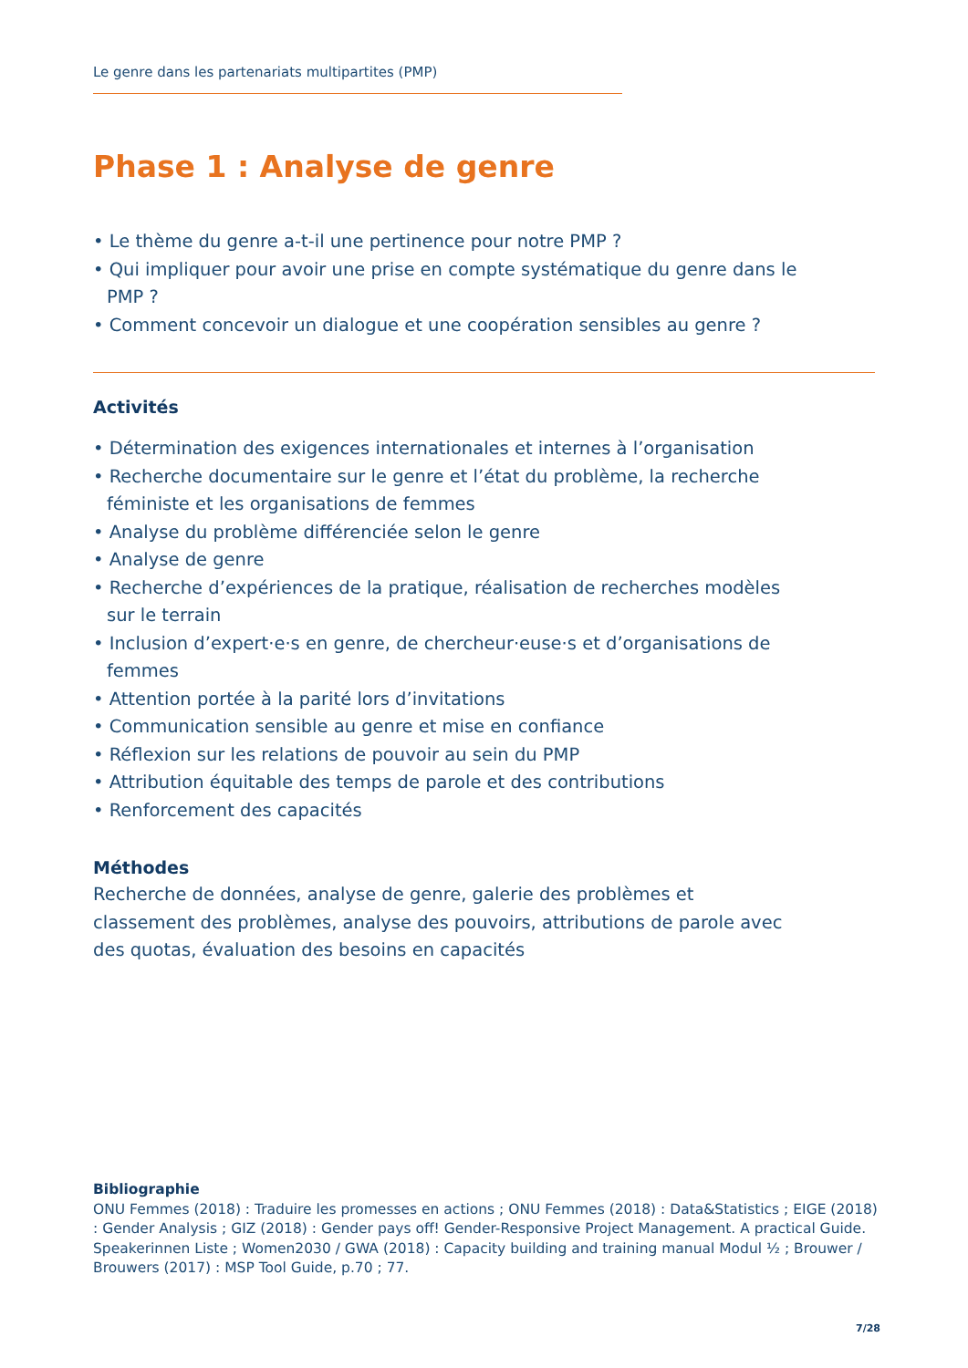Le genre dans les partenariats multipartites (PMP)
Phase 1 : Analyse de genre
• Le thème du genre a-t-il une pertinence pour notre PMP ?
• Qui impliquer pour avoir une prise en compte systématique du genre dans le PMP ?
• Comment concevoir un dialogue et une coopération sensibles au genre ?
Activités
• Détermination des exigences internationales et internes à l’organisation
• Recherche documentaire sur le genre et l’état du problème, la recherche féministe et les organisations de femmes
• Analyse du problème différenciée selon le genre
• Analyse de genre
• Recherche d’expériences de la pratique, réalisation de recherches modèles sur le terrain
• Inclusion d’expert·e·s en genre, de chercheur·euse·s et d’organisations de femmes
• Attention portée à la parité lors d’invitations
• Communication sensible au genre et mise en confiance
• Réflexion sur les relations de pouvoir au sein du PMP
• Attribution équitable des temps de parole et des contributions
• Renforcement des capacités
Méthodes
Recherche de données, analyse de genre, galerie des problèmes et classement des problèmes, analyse des pouvoirs, attributions de parole avec des quotas, évaluation des besoins en capacités
Bibliographie
ONU Femmes (2018) : Traduire les promesses en actions ; ONU Femmes (2018) : Data&Statistics ; EIGE (2018) : Gender Analysis ; GIZ (2018) : Gender pays off! Gender-Responsive Project Management. A practical Guide. Speakerinnen Liste ; Women2030 / GWA (2018) : Capacity building and training manual Modul ½ ; Brouwer / Brouwers (2017) : MSP Tool Guide, p.70 ; 77.
7/28